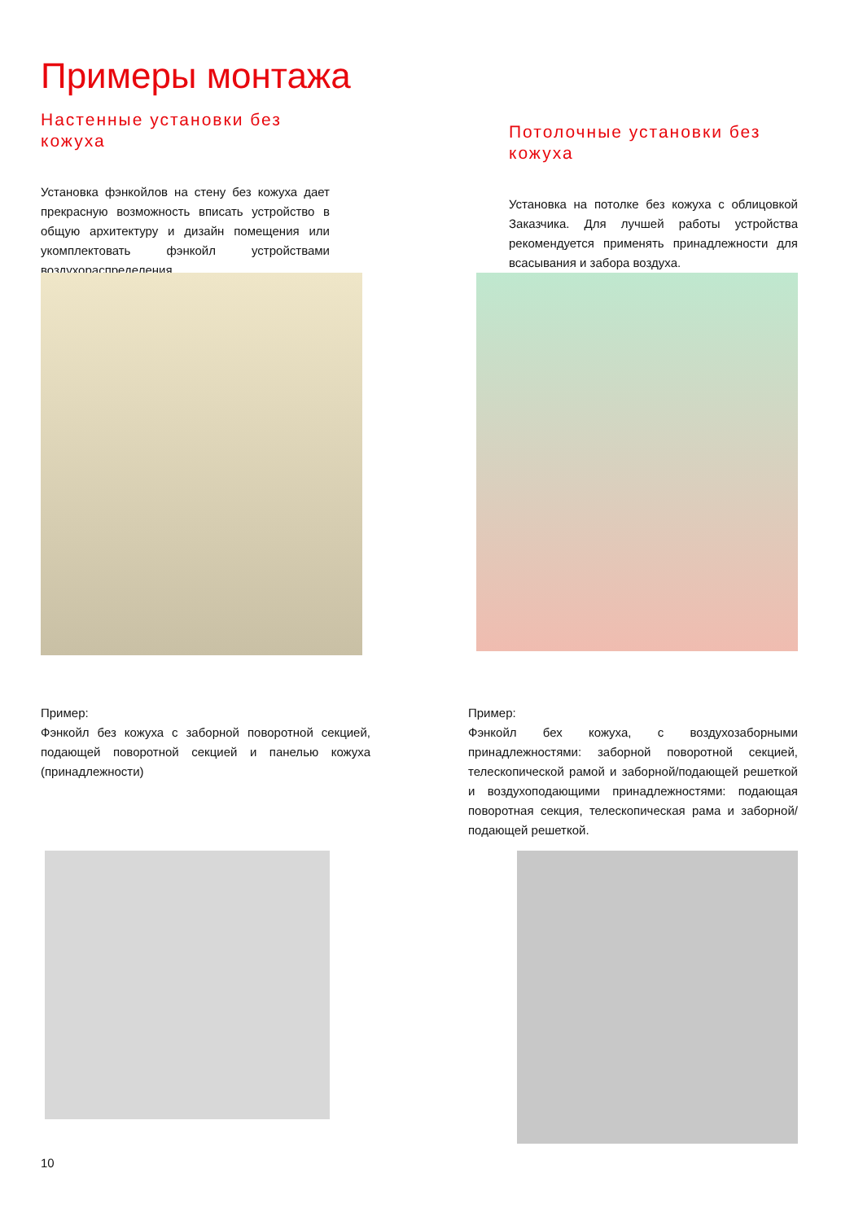Примеры монтажа
Настенные установки без кожуха
Установка фэнкойлов на стену без кожуха дает прекрасную возможность вписать устройство в общую архитектуру и дизайн помещения или укомплектовать фэнкойл устройствами воздухораспределения.
Потолочные установки без кожуха
Установка на потолке без кожуха с облицовкой Заказчика. Для лучшей работы устройства рекомендуется применять принадлежности для всасывания и забора воздуха.
Пример:
Фэнкойл без кожуха с заборной поворотной секцией, подающей поворотной секцией и панелью кожуха (принадлежности)
Пример:
Фэнкойл бех кожуха, с воздухозаборными принадлежностями: заборной поворотной секцией, телескопической рамой и заборной/подающей решеткой и воздухоподающими принадлежностями: подающая поворотная секция, телескопическая рама и заборной/подающей решеткой.
10